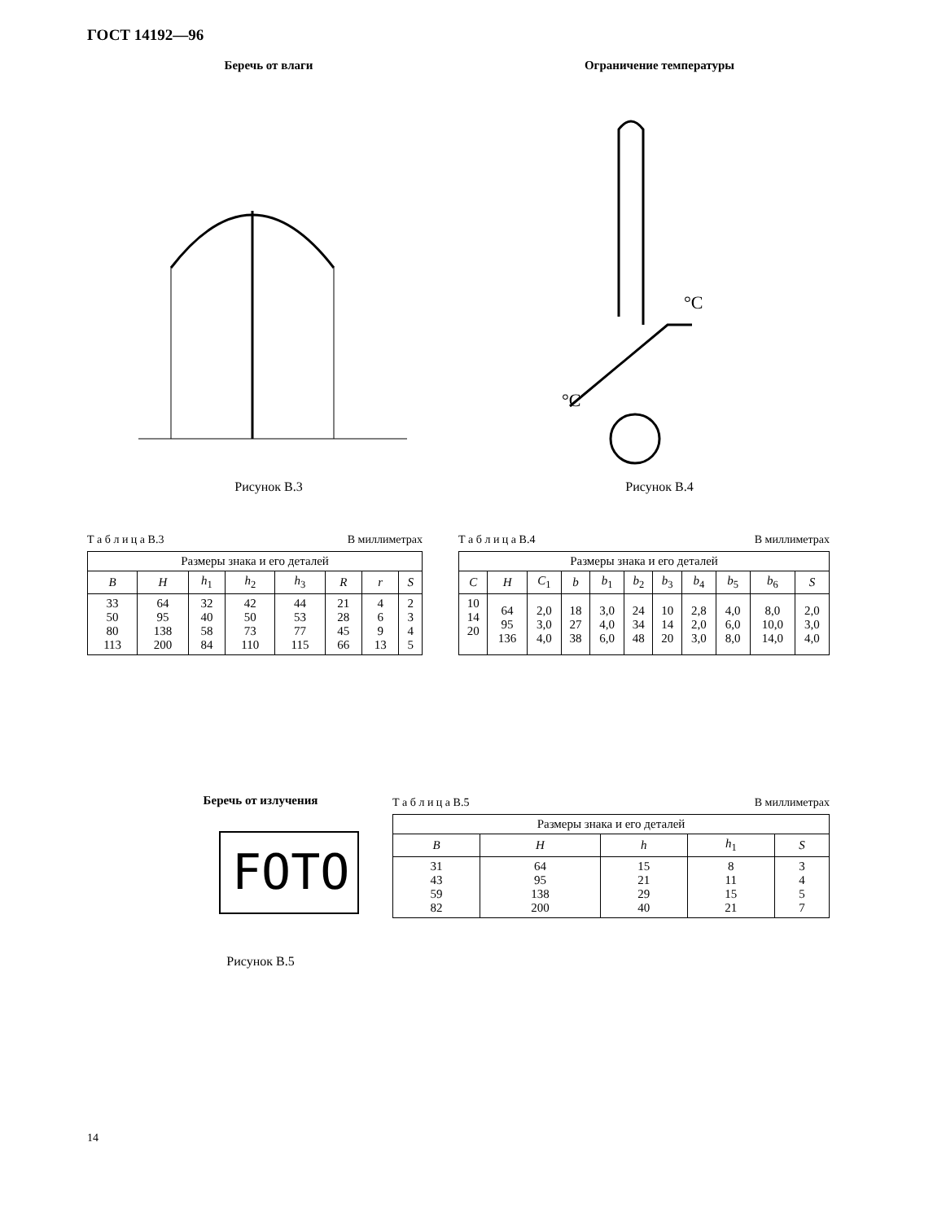ГОСТ 14192—96
Беречь от влаги
Рисунок В.3
Ограничение температуры
°C
°C
Рисунок В.4
Т а б л и ц а В.3 В миллиметрах
| Размеры знака и его деталей | | | | | | | |
| --- | --- | --- | --- | --- | --- | --- | --- |
| B | H | h<sub>1</sub> | h<sub>2</sub> | h<sub>3</sub> | R | r | S |
| 33 50 80 113 | 64 95 138 200 | 32 40 58 84 | 42 50 73 110 | 44 53 77 115 | 21 28 45 66 | 4 6 9 13 | 2 3 4 5 |
Т а б л и ц а В.4 В миллиметрах
| Размеры знака и его деталей | | | | | | | | | | |
| --- | --- | --- | --- | --- | --- | --- | --- | --- | --- | --- |
| C | H | C<sub>1</sub> | b | b<sub>1</sub> | b<sub>2</sub> | b<sub>3</sub> | b<sub>4</sub> | b<sub>5</sub> | b<sub>6</sub> | S |
| 10 14 20 | 64 95 136 | 2,0 3,0 4,0 | 18 27 38 | 3,0 4,0 6,0 | 24 34 48 | 10 14 20 | 2,8 2,0 3,0 | 4,0 6,0 8,0 | 8,0 10,0 14,0 | 2,0 3,0 4,0 |
Беречь от излучения
FOTO
Рисунок В.5
Т а б л и ц а В.5 В миллиметрах
| Размеры знака и его деталей | | | | |
| --- | --- | --- | --- | --- |
| B | H | h | h<sub>1</sub> | S |
| 31 43 59 82 | 64 95 138 200 | 15 21 29 40 | 8 11 15 21 | 3 4 5 7 |
14